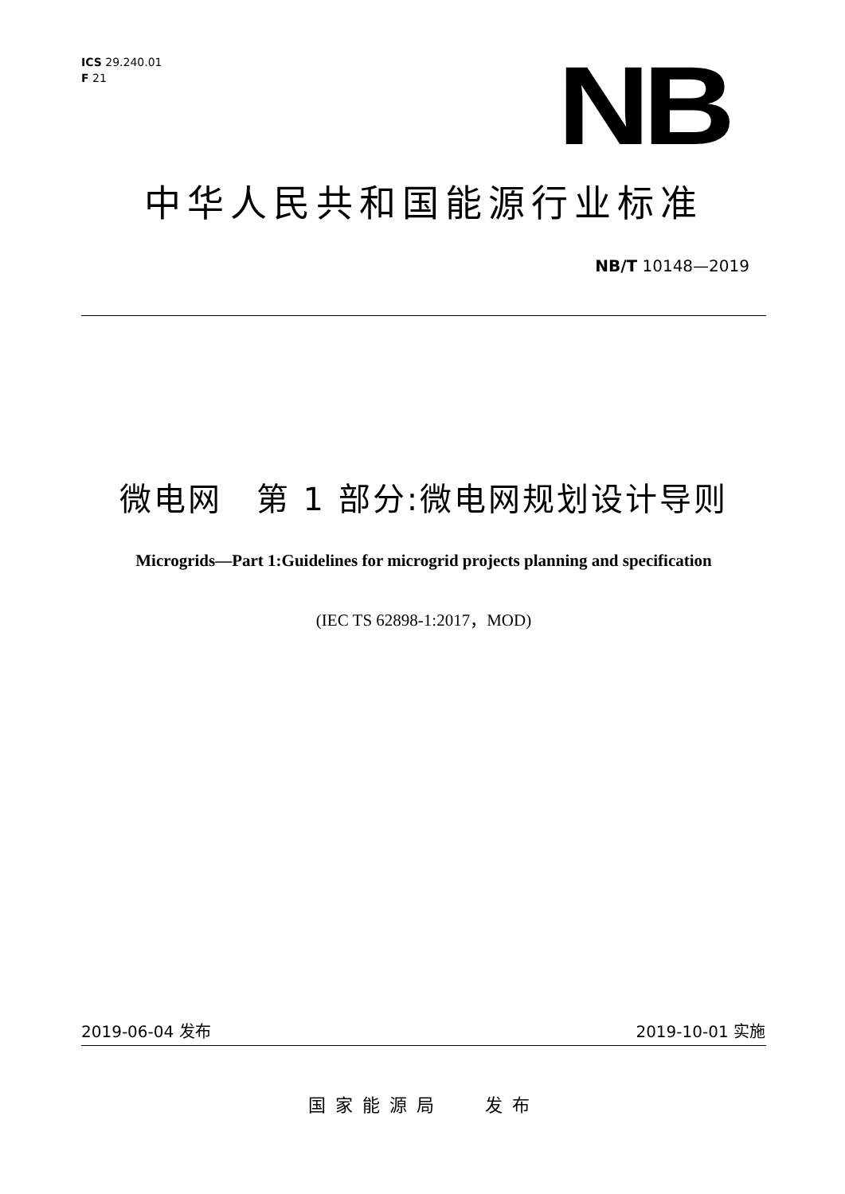ICS 29.240.01
F 21
NB
中华人民共和国能源行业标准
NB/T 10148—2019
微电网　第 1 部分:微电网规划设计导则
Microgrids—Part 1:Guidelines for microgrid projects planning and specification
(IEC TS 62898-1:2017，MOD)
2019-06-04 发布 2019-10-01 实施
国家能源局　 发布